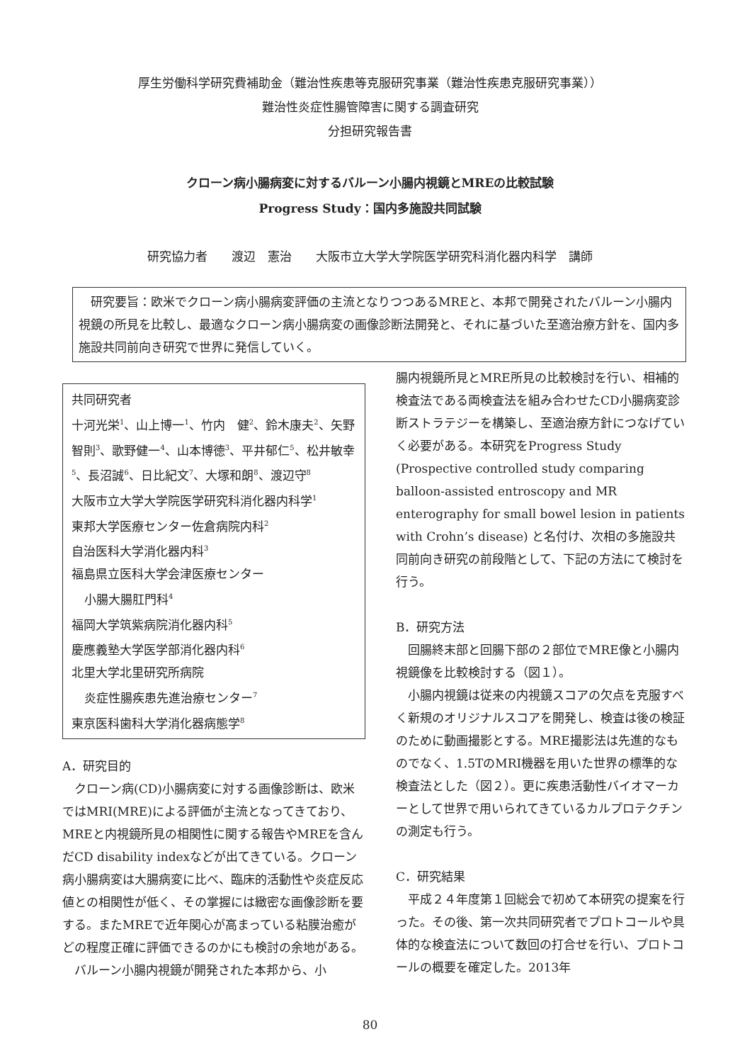厚生労働科学研究費補助金（難治性疾患等克服研究事業（難治性疾患克服研究事業））
難治性炎症性腸管障害に関する調査研究
分担研究報告書
クローン病小腸病変に対するバルーン小腸内視鏡とMREの比較試験
Progress Study：国内多施設共同試験
研究協力者　　渡辺　憲治　　大阪市立大学大学院医学研究科消化器内科学　講師
　研究要旨：欧米でクローン病小腸病変評価の主流となりつつあるMREと、本邦で開発されたバルーン小腸内視鏡の所見を比較し、最適なクローン病小腸病変の画像診断法開発と、それに基づいた至適治療方針を、国内多施設共同前向き研究で世界に発信していく。
共同研究者
十河光栄<sup>1</sup>、山上博一<sup>1</sup>、竹内　健<sup>2</sup>、鈴木康夫<sup>2</sup>、矢野智則<sup>3</sup>、歌野健一<sup>4</sup>、山本博徳<sup>3</sup>、平井郁仁<sup>5</sup>、松井敏幸<sup>5</sup>、長沼誠<sup>6</sup>、日比紀文<sup>7</sup>、大塚和朗<sup>8</sup>、渡辺守<sup>8</sup>
大阪市立大学大学院医学研究科消化器内科学<sup>1</sup>
東邦大学医療センター佐倉病院内科<sup>2</sup>
自治医科大学消化器内科<sup>3</sup>
福島県立医科大学会津医療センター
小腸大腸肛門科<sup>4</sup>
福岡大学筑紫病院消化器内科<sup>5</sup>
慶應義塾大学医学部消化器内科<sup>6</sup>
北里大学北里研究所病院
炎症性腸疾患先進治療センター<sup>7</sup>
東京医科歯科大学消化器病態学<sup>8</sup>
A．研究目的
　クローン病(CD)小腸病変に対する画像診断は、欧米ではMRI(MRE)による評価が主流となってきており、MREと内視鏡所見の相関性に関する報告やMREを含んだCD disability indexなどが出てきている。クローン病小腸病変は大腸病変に比べ、臨床的活動性や炎症反応値との相関性が低く、その掌握には緻密な画像診断を要する。またMREで近年関心が高まっている粘膜治癒がどの程度正確に評価できるのかにも検討の余地がある。
　バルーン小腸内視鏡が開発された本邦から、小
腸内視鏡所見とMRE所見の比較検討を行い、相補的検査法である両検査法を組み合わせたCD小腸病変診断ストラテジーを構築し、至適治療方針につなげていく必要がある。本研究をProgress Study (Prospective controlled study comparing balloon-assisted entroscopy and MR enterography for small bowel lesion in patients with Crohn’s disease) と名付け、次相の多施設共同前向き研究の前段階として、下記の方法にて検討を行う。
B．研究方法
　回腸終末部と回腸下部の２部位でMRE像と小腸内視鏡像を比較検討する（図１）。
　小腸内視鏡は従来の内視鏡スコアの欠点を克服すべく新規のオリジナルスコアを開発し、検査は後の検証のために動画撮影とする。MRE撮影法は先進的なものでなく、1.5TのMRI機器を用いた世界の標準的な検査法とした（図２）。更に疾患活動性バイオマーカーとして世界で用いられてきているカルプロテクチンの測定も行う。
C．研究結果
　平成２４年度第１回総会で初めて本研究の提案を行った。その後、第一次共同研究者でプロトコールや具体的な検査法について数回の打合せを行い、プロトコールの概要を確定した。2013年
80